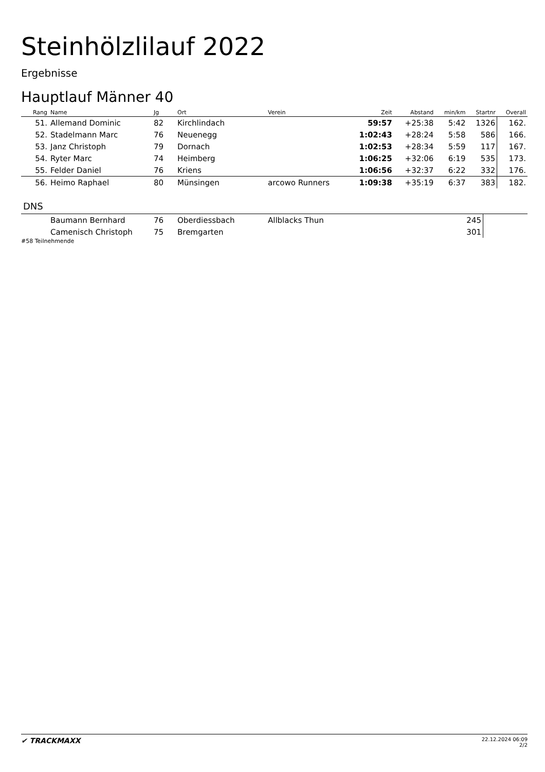Steinhölzlilauf 2022
Ergebnisse
Hauptlauf Männer 40
| Rang | Name | Jg | Ort | Verein | Zeit | Abstand | min/km | Startnr | Overall |
| --- | --- | --- | --- | --- | --- | --- | --- | --- | --- |
| 51. | Allemand Dominic | 82 | Kirchlindach | | 59:57 | +25:38 | 5:42 | 1326 | 162. |
| 52. | Stadelmann Marc | 76 | Neuenegg | | 1:02:43 | +28:24 | 5:58 | 586 | 166. |
| 53. | Janz Christoph | 79 | Dornach | | 1:02:53 | +28:34 | 5:59 | 117 | 167. |
| 54. | Ryter Marc | 74 | Heimberg | | 1:06:25 | +32:06 | 6:19 | 535 | 173. |
| 55. | Felder Daniel | 76 | Kriens | | 1:06:56 | +32:37 | 6:22 | 332 | 176. |
| 56. | Heimo Raphael | 80 | Münsingen | arcowo Runners | 1:09:38 | +35:19 | 6:37 | 383 | 182. |
DNS
| | Baumann Bernhard | 76 | Oberdiessbach | Allblacks Thun | | | | 245 | |
| | Camenisch Christoph | 75 | Bremgarten | | | | | 301 | |
#58 Teilnehmende
✔ TRACKMAXX
22.12.2024 06:09
2/2